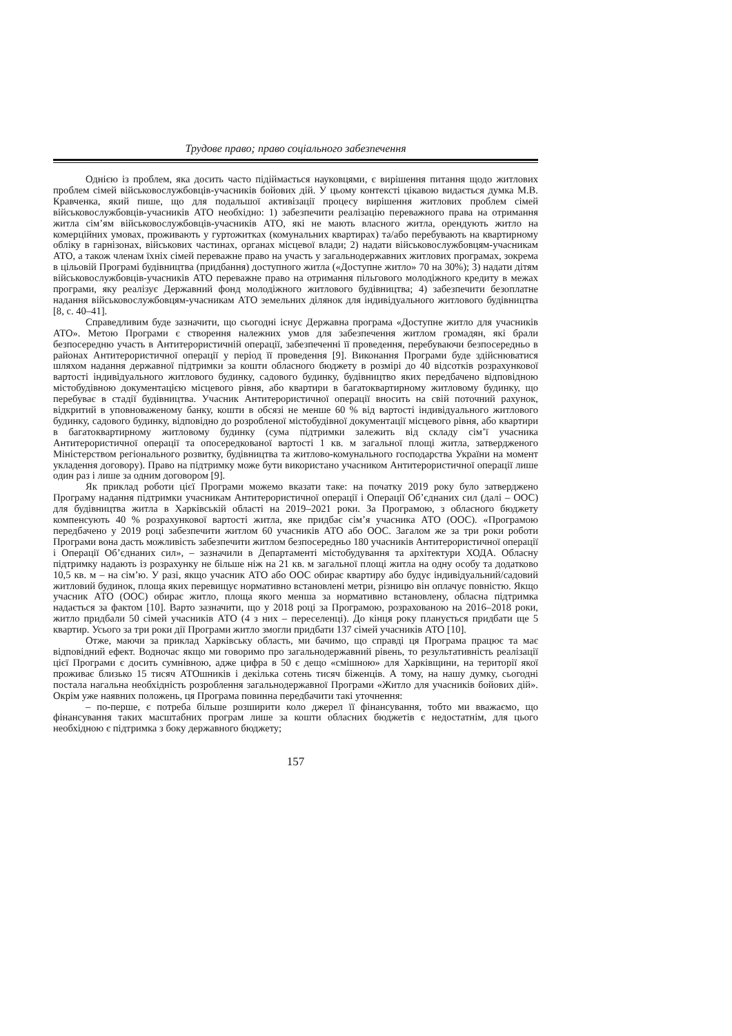Трудове право; право соціального забезпечення
Однією із проблем, яка досить часто підіймається науковцями, є вирішення питання щодо житлових проблем сімей військовослужбовців-учасників бойових дій. У цьому контексті цікавою видається думка М.В. Кравченка, який пише, що для подальшої активізації процесу вирішення житлових проблем сімей військовослужбовців-учасників АТО необхідно: 1) забезпечити реалізацію переважного права на отримання житла сім’ям військовослужбовців-учасників АТО, які не мають власного житла, орендують житло на комерційних умовах, проживають у гуртожитках (комунальних квартирах) та/або перебувають на квартирному обліку в гарнізонах, військових частинах, органах місцевої влади; 2) надати військовослужбовцям-учасникам АТО, а також членам їхніх сімей переважне право на участь у загальнодержавних житлових програмах, зокрема в цільовій Програмі будівництва (придбання) доступного житла («Доступне житло» 70 на 30%); 3) надати дітям військовослужбовців-учасників АТО переважне право на отримання пільгового молодіжного кредиту в межах програми, яку реалізує Державний фонд молодіжного житлового будівництва; 4) забезпечити безоплатне надання військовослужбовцям-учасникам АТО земельних ділянок для індивідуального житлового будівництва [8, с. 40–41].
Справедливим буде зазначити, що сьогодні існує Державна програма «Доступне житло для учасників АТО». Метою Програми є створення належних умов для забезпечення житлом громадян, які брали безпосередню участь в Антитерористичній операції, забезпеченні її проведення, перебуваючи безпосередньо в районах Антитерористичної операції у період її проведення [9]. Виконання Програми буде здійснюватися шляхом надання державної підтримки за кошти обласного бюджету в розмірі до 40 відсотків розрахункової вартості індивідуального житлового будинку, садового будинку, будівництво яких передбачено відповідною містобудівною документацією місцевого рівня, або квартири в багатоквартирному житловому будинку, що перебуває в стадії будівництва. Учасник Антитерористичної операції вносить на свій поточний рахунок, відкритий в уповноваженому банку, кошти в обсязі не менше 60 % від вартості індивідуального житлового будинку, садового будинку, відповідно до розробленої містобудівної документації місцевого рівня, або квартири в багатоквартирному житловому будинку (сума підтримки залежить від складу сім’ї учасника Антитерористичної операції та опосередкованої вартості 1 кв. м загальної площі житла, затвердженого Міністерством регіонального розвитку, будівництва та житлово-комунального господарства України на момент укладення договору). Право на підтримку може бути використано учасником Антитерористичної операції лише один раз і лише за одним договором [9].
Як приклад роботи цієї Програми можемо вказати таке: на початку 2019 року було затверджено Програму надання підтримки учасникам Антитерористичної операції і Операції Об’єднаних сил (далі – ООС) для будівництва житла в Харківській області на 2019–2021 роки. За Програмою, з обласного бюджету компенсують 40 % розрахункової вартості житла, яке придбає сім’я учасника АТО (ООС). «Програмою передбачено у 2019 році забезпечити житлом 60 учасників АТО або ООС. Загалом же за три роки роботи Програми вона дасть можливість забезпечити житлом безпосередньо 180 учасників Антитерористичної операції і Операції Об’єднаних сил», – зазначили в Департаменті містобудування та архітектури ХОДА. Обласну підтримку надають із розрахунку не більше ніж на 21 кв. м загальної площі житла на одну особу та додатково 10,5 кв. м – на сім’ю. У разі, якщо учасник АТО або ООС обирає квартиру або будує індивідуальний/садовий житловий будинок, площа яких перевищує нормативно встановлені метри, різницю він оплачує повністю. Якщо учасник АТО (ООС) обирає житло, площа якого менша за нормативно встановлену, обласна підтримка надається за фактом [10]. Варто зазначити, що у 2018 році за Програмою, розрахованою на 2016–2018 роки, житло придбали 50 сімей учасників АТО (4 з них – переселенці). До кінця року планується придбати ще 5 квартир. Усього за три роки дії Програми житло змогли придбати 137 сімей учасників АТО [10].
Отже, маючи за приклад Харківську область, ми бачимо, що справді ця Програма працює та має відповідний ефект. Водночас якщо ми говоримо про загальнодержавний рівень, то результативність реалізації цієї Програми є досить сумнівною, адже цифра в 50 є дещо «смішною» для Харківщини, на території якої проживає близько 15 тисяч АТОшників і декілька сотень тисяч біженців. А тому, на нашу думку, сьогодні постала нагальна необхідність розроблення загальнодержавної Програми «Житло для учасників бойових дій». Окрім уже наявних положень, ця Програма повинна передбачити такі уточнення:
– по-перше, є потреба більше розширити коло джерел її фінансування, тобто ми вважаємо, що фінансування таких масштабних програм лише за кошти обласних бюджетів є недостатнім, для цього необхідною є підтримка з боку державного бюджету;
157